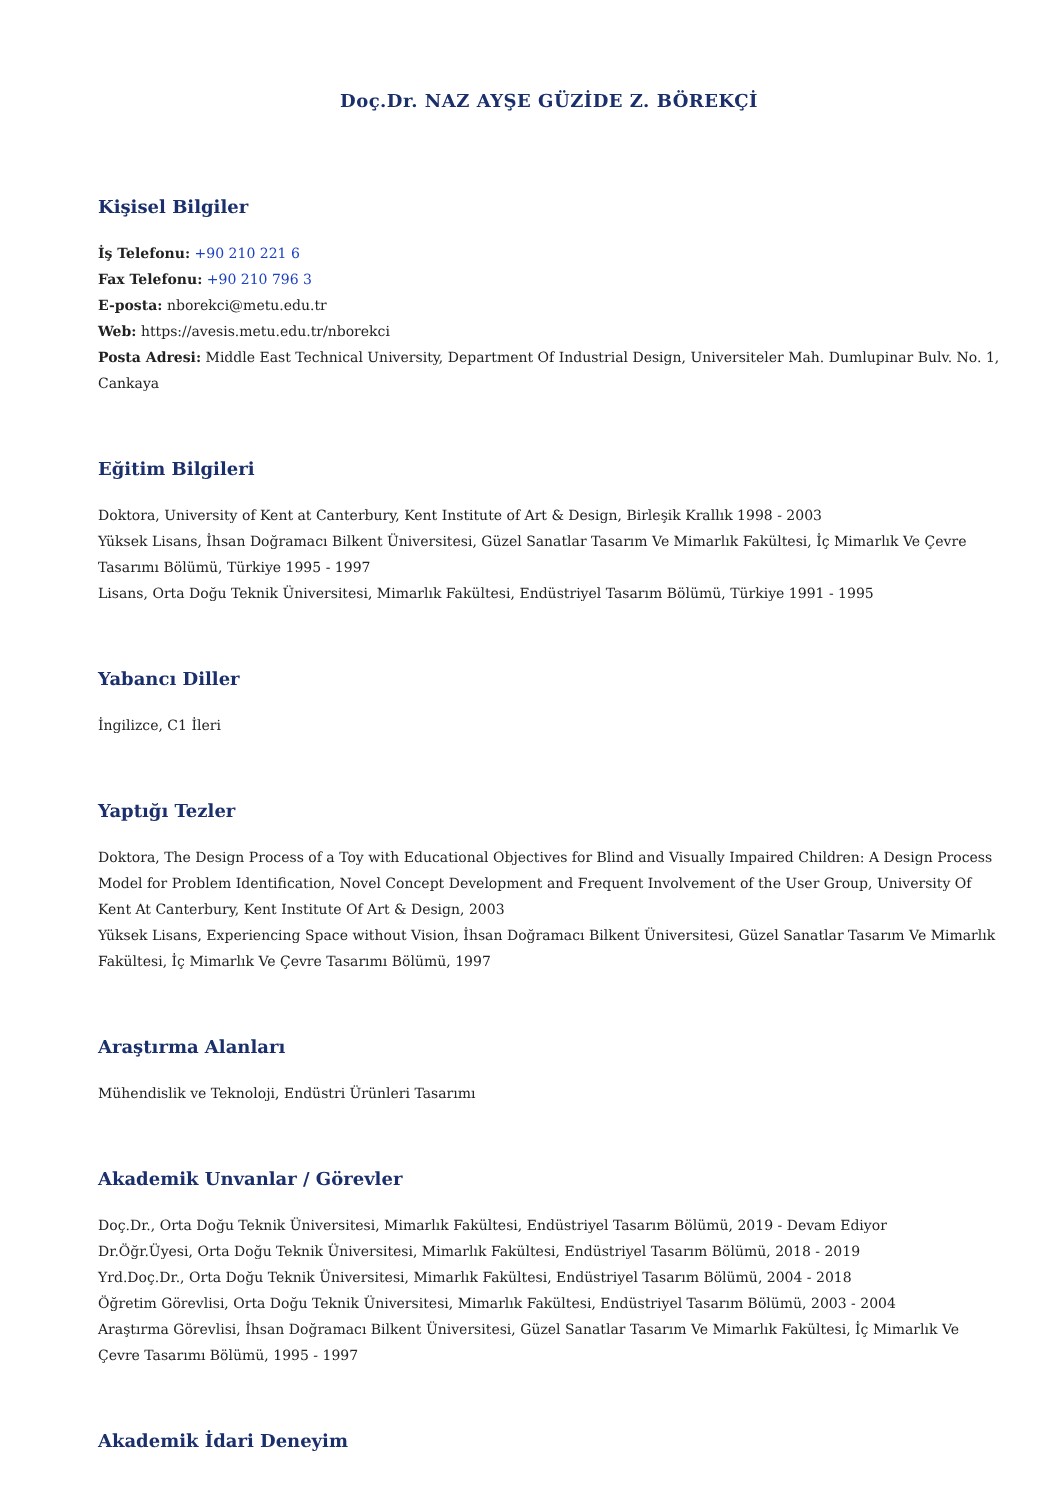Doç.Dr. NAZ AYŞE GÜZİDE Z. BÖREKÇİ
Kişisel Bilgiler
İş Telefonu: +90 210 221 6
Fax Telefonu: +90 210 796 3
E-posta: nborekci@metu.edu.tr
Web: https://avesis.metu.edu.tr/nborekci
Posta Adresi: Middle East Technical University, Department Of Industrial Design, Universiteler Mah. Dumlupinar Bulv. No. 1, Cankaya
Eğitim Bilgileri
Doktora, University of Kent at Canterbury, Kent Institute of Art & Design, Birleşik Krallık 1998 - 2003
Yüksek Lisans, İhsan Doğramacı Bilkent Üniversitesi, Güzel Sanatlar Tasarım Ve Mimarlık Fakültesi, İç Mimarlık Ve Çevre Tasarımı Bölümü, Türkiye 1995 - 1997
Lisans, Orta Doğu Teknik Üniversitesi, Mimarlık Fakültesi, Endüstriyel Tasarım Bölümü, Türkiye 1991 - 1995
Yabancı Diller
İngilizce, C1 İleri
Yaptığı Tezler
Doktora, The Design Process of a Toy with Educational Objectives for Blind and Visually Impaired Children: A Design Process Model for Problem Identification, Novel Concept Development and Frequent Involvement of the User Group, University Of Kent At Canterbury, Kent Institute Of Art & Design, 2003
Yüksek Lisans, Experiencing Space without Vision, İhsan Doğramacı Bilkent Üniversitesi, Güzel Sanatlar Tasarım Ve Mimarlık Fakültesi, İç Mimarlık Ve Çevre Tasarımı Bölümü, 1997
Araştırma Alanları
Mühendislik ve Teknoloji, Endüstri Ürünleri Tasarımı
Akademik Unvanlar / Görevler
Doç.Dr., Orta Doğu Teknik Üniversitesi, Mimarlık Fakültesi, Endüstriyel Tasarım Bölümü, 2019 - Devam Ediyor
Dr.Öğr.Üyesi, Orta Doğu Teknik Üniversitesi, Mimarlık Fakültesi, Endüstriyel Tasarım Bölümü, 2018 - 2019
Yrd.Doç.Dr., Orta Doğu Teknik Üniversitesi, Mimarlık Fakültesi, Endüstriyel Tasarım Bölümü, 2004 - 2018
Öğretim Görevlisi, Orta Doğu Teknik Üniversitesi, Mimarlık Fakültesi, Endüstriyel Tasarım Bölümü, 2003 - 2004
Araştırma Görevlisi, İhsan Doğramacı Bilkent Üniversitesi, Güzel Sanatlar Tasarım Ve Mimarlık Fakültesi, İç Mimarlık Ve Çevre Tasarımı Bölümü, 1995 - 1997
Akademik İdari Deneyim